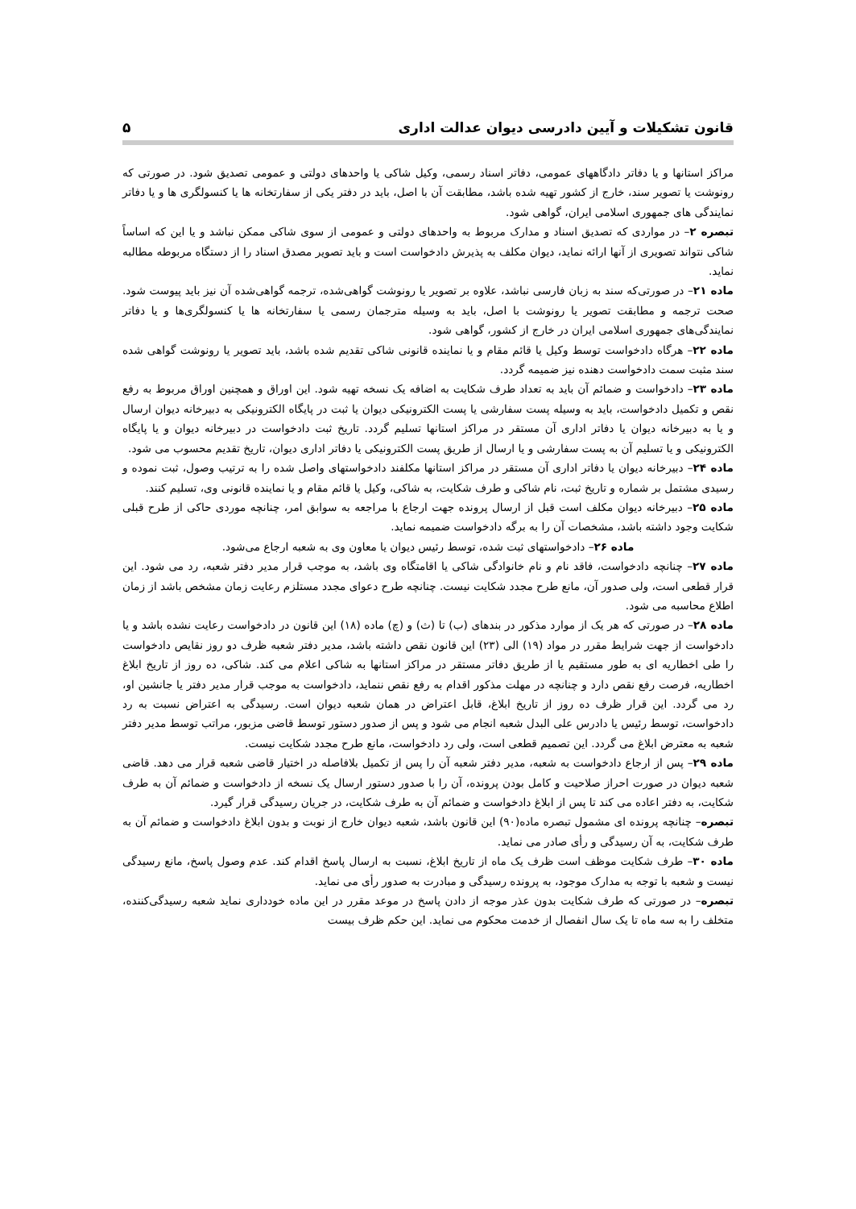قانون تشکیلات و آیین دادرسی دیوان عدالت اداری ۵
مراکز استانها و یا دفاتر دادگاههای عمومی، دفاتر اسناد رسمی، وکیل شاکی یا واحدهای دولتی و عمومی تصدیق شود. در صورتی که رونوشت یا تصویر سند، خارج از کشور تهیه شده باشد، مطابقت آن با اصل، باید در دفتر یکی از سفارتخانه ها یا کنسولگری ها و یا دفاتر نمایندگی های جمهوری اسلامی ایران، گواهی شود.
تبصره ۲– در مواردی که تصدیق اسناد و مدارک مربوط به واحدهای دولتی و عمومی از سوی شاکی ممکن نباشد و یا این که اساساً شاکی نتواند تصویری از آنها ارائه نماید، دیوان مکلف به پذیرش دادخواست است و باید تصویر مصدق اسناد را از دستگاه مربوطه مطالبه نماید.
ماده ۲۱– در صورتی‌که سند به زبان فارسی نباشد، علاوه بر تصویر یا رونوشت گواهی‌شده، ترجمه گواهی‌شده آن نیز باید پیوست شود. صحت ترجمه و مطابقت تصویر یا رونوشت با اصل، باید به وسیله مترجمان رسمی یا سفارتخانه ها یا کنسولگری‌ها و یا دفاتر نمایندگی‌های جمهوری اسلامی ایران در خارج از کشور، گواهی شود.
ماده ۲۲– هرگاه دادخواست توسط وکیل یا قائم مقام و یا نماینده قانونی شاکی تقدیم شده باشد، باید تصویر یا رونوشت گواهی شده سند مثبت سمت دادخواست دهنده نیز ضمیمه گردد.
ماده ۲۳– دادخواست و ضمائم آن باید به تعداد طرف شکایت به اضافه یک نسخه تهیه شود. این اوراق و همچنین اوراق مربوط به رفع نقص و تکمیل دادخواست، باید به وسیله پست سفارشی یا پست الکترونیکی دیوان یا ثبت در پایگاه الکترونیکی به دبیرخانه دیوان ارسال و یا به دبیرخانه دیوان یا دفاتر اداری آن مستقر در مراکز استانها تسلیم گردد. تاریخ ثبت دادخواست در دبیرخانه دیوان و یا پایگاه الکترونیکی و یا تسلیم آن به پست سفارشی و یا ارسال از طریق پست الکترونیکی یا دفاتر اداری دیوان، تاریخ تقدیم محسوب می شود.
ماده ۲۴– دبیرخانه دیوان یا دفاتر اداری آن مستقر در مراکز استانها مکلفند دادخواستهای واصل شده را به ترتیب وصول، ثبت نموده و رسیدی مشتمل بر شماره و تاریخ ثبت، نام شاکی و طرف شکایت، به شاکی، وکیل یا قائم مقام و یا نماینده قانونی وی، تسلیم کنند.
ماده ۲۵– دبیرخانه دیوان مکلف است قبل از ارسال پرونده جهت ارجاع با مراجعه به سوابق امر، چنانچه موردی حاکی از طرح قبلی شکایت وجود داشته باشد، مشخصات آن را به برگه دادخواست ضمیمه نماید.
ماده ۲۶– دادخواستهای ثبت شده، توسط رئیس دیوان یا معاون وی به شعبه ارجاع می‌شود.
ماده ۲۷– چنانچه دادخواست، فاقد نام و نام خانوادگی شاکی یا اقامتگاه وی باشد، به موجب قرار مدیر دفتر شعبه، رد می شود. این قرار قطعی است، ولی صدور آن، مانع طرح مجدد شکایت نیست. چنانچه طرح دعوای مجدد مستلزم رعایت زمان مشخص باشد از زمان اطلاع محاسبه می شود.
ماده ۲۸– در صورتی که هر یک از موارد مذکور در بندهای (ب) تا (ث) و (چ) ماده (۱۸) این قانون در دادخواست رعایت نشده باشد و یا دادخواست از جهت شرایط مقرر در مواد (۱۹) الی (۲۳) این قانون نقص داشته باشد، مدیر دفتر شعبه ظرف دو روز نقایص دادخواست را طی اخطاریه ای به طور مستقیم یا از طریق دفاتر مستقر در مراکز استانها به شاکی اعلام می کند. شاکی، ده روز از تاریخ ابلاغ اخطاریه، فرصت رفع نقص دارد و چنانچه در مهلت مذکور اقدام به رفع نقص ننماید، دادخواست به موجب قرار مدیر دفتر یا جانشین او، رد می گردد. این قرار ظرف ده روز از تاریخ ابلاغ، قابل اعتراض در همان شعبه دیوان است. رسیدگی به اعتراض نسبت به رد دادخواست، توسط رئیس یا دادرس علی البدل شعبه انجام می شود و پس از صدور دستور توسط قاضی مزبور، مراتب توسط مدیر دفتر شعبه به معترض ابلاغ می گردد. این تصمیم قطعی است، ولی رد دادخواست، مانع طرح مجدد شکایت نیست.
ماده ۲۹– پس از ارجاع دادخواست به شعبه، مدیر دفتر شعبه آن را پس از تکمیل بلافاصله در اختیار قاضی شعبه قرار می دهد. قاضی شعبه دیوان در صورت احراز صلاحیت و کامل بودن پرونده، آن را با صدور دستور ارسال یک نسخه از دادخواست و ضمائم آن به طرف شکایت، به دفتر اعاده می کند تا پس از ابلاغ دادخواست و ضمائم آن به طرف شکایت، در جریان رسیدگی قرار گیرد.
تبصره– چنانچه پرونده ای مشمول تبصره ماده(۹۰) این قانون باشد، شعبه دیوان خارج از نوبت و بدون ابلاغ دادخواست و ضمائم آن به طرف شکایت، به آن رسیدگی و رأی صادر می نماید.
ماده ۳۰– طرف شکایت موظف است ظرف یک ماه از تاریخ ابلاغ، نسبت به ارسال پاسخ اقدام کند. عدم وصول پاسخ، مانع رسیدگی نیست و شعبه با توجه به مدارک موجود، به پرونده رسیدگی و مبادرت به صدور رأی می نماید.
تبصره– در صورتی که طرف شکایت بدون عذر موجه از دادن پاسخ در موعد مقرر در این ماده خودداری نماید شعبه رسیدگی‌کننده، متخلف را به سه ماه تا یک سال انفصال از خدمت محکوم می نماید. این حکم ظرف بیست